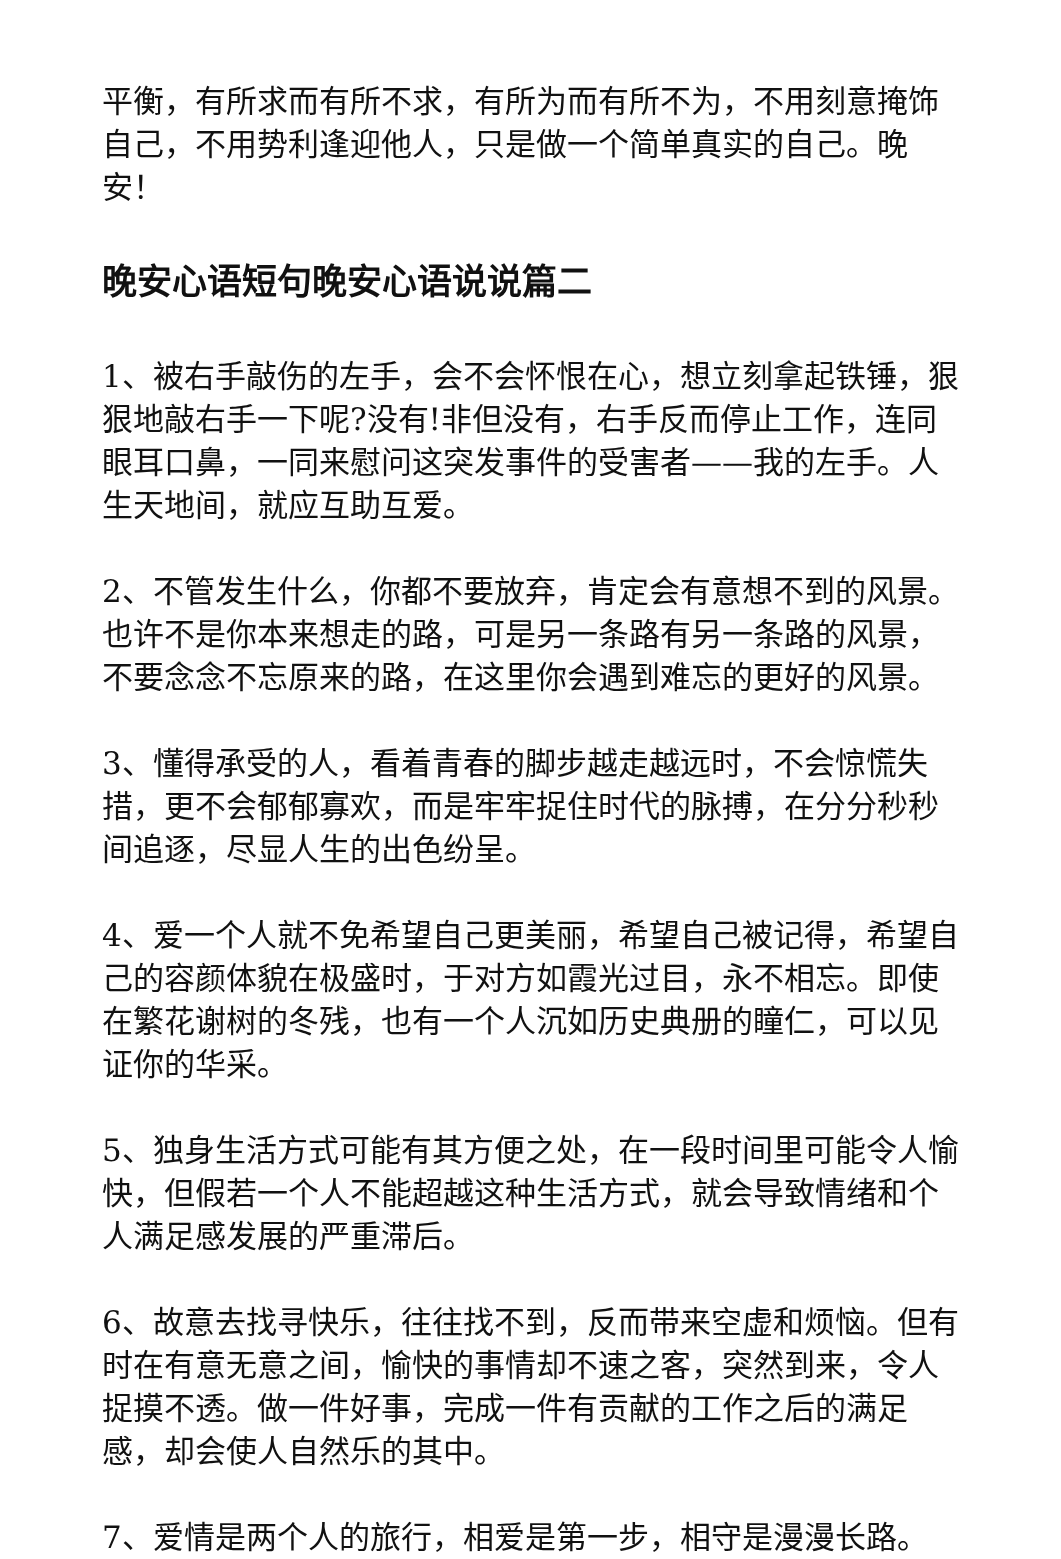平衡，有所求而有所不求，有所为而有所不为，不用刻意掩饰自己，不用势利逢迎他人，只是做一个简单真实的自己。晚安！
晚安心语短句晚安心语说说篇二
1、被右手敲伤的左手，会不会怀恨在心，想立刻拿起铁锤，狠狠地敲右手一下呢?没有!非但没有，右手反而停止工作，连同眼耳口鼻，一同来慰问这突发事件的受害者——我的左手。人生天地间，就应互助互爱。
2、不管发生什么，你都不要放弃，肯定会有意想不到的风景。也许不是你本来想走的路，可是另一条路有另一条路的风景，不要念念不忘原来的路，在这里你会遇到难忘的更好的风景。
3、懂得承受的人，看着青春的脚步越走越远时，不会惊慌失措，更不会郁郁寡欢，而是牢牢捉住时代的脉搏，在分分秒秒间追逐，尽显人生的出色纷呈。
4、爱一个人就不免希望自己更美丽，希望自己被记得，希望自己的容颜体貌在极盛时，于对方如霞光过目，永不相忘。即使在繁花谢树的冬残，也有一个人沉如历史典册的瞳仁，可以见证你的华采。
5、独身生活方式可能有其方便之处，在一段时间里可能令人愉快，但假若一个人不能超越这种生活方式，就会导致情绪和个人满足感发展的严重滞后。
6、故意去找寻快乐，往往找不到，反而带来空虚和烦恼。但有时在有意无意之间，愉快的事情却不速之客，突然到来，令人捉摸不透。做一件好事，完成一件有贡献的工作之后的满足感，却会使人自然乐的其中。
7、爱情是两个人的旅行，相爱是第一步，相守是漫漫长路。